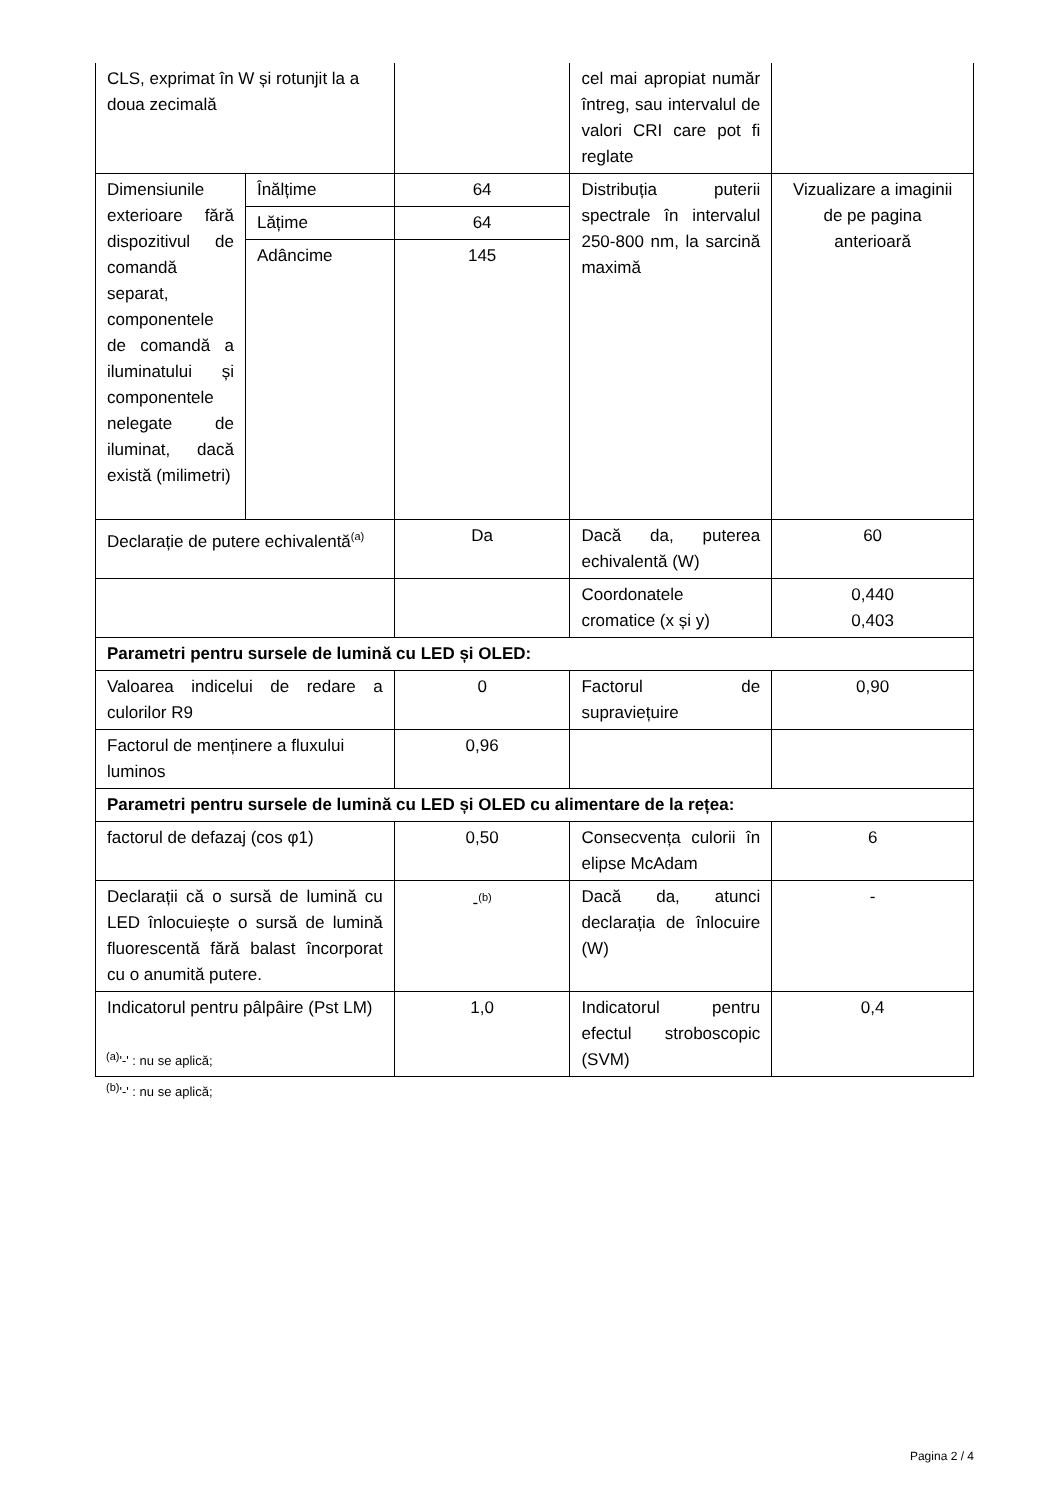| CLS, exprimat în W și rotunjit la a doua zecimală | | | cel mai apropiat număr întreg, sau intervalul de valori CRI care pot fi reglate | |
| Dimensiunile exterioare fără dispozitivul de comandă separat, componentele de comandă a iluminatului și componentele nelegate de iluminat, dacă există (milimetri) | Înălțime | 64 | Distribuția puterii spectrale în intervalul 250-800 nm, la sarcină maximă | Vizualizare a imaginii de pe pagina anterioară |
| | Lățime | 64 | | |
| | Adâncime | 145 | | |
| Declarație de putere echivalentă<sup>(a)</sup> | | Da | Dacă da, puterea echivalentă (W) | 60 |
| | | | Coordonatele cromatice (x și y) | 0,440 0,403 |
| Parametri pentru sursele de lumină cu LED și OLED: | | | | |
| Valoarea indicelui de redare a culorilor R9 | | 0 | Factorul de supraviețuire | 0,90 |
| Factorul de menținere a fluxului luminos | | 0,96 | | |
| Parametri pentru sursele de lumină cu LED și OLED cu alimentare de la rețea: | | | | |
| factorul de defazaj (cos φ1) | | 0,50 | Consecvența culorii în elipse McAdam | 6 |
| Declarații că o sursă de lumină cu LED înlocuiește o sursă de lumină fluorescentă fără balast încorporat cu o anumită putere. | | -<sup>(b)</sup> | Dacă da, atunci declarația de înlocuire (W) | - |
| Indicatorul pentru pâlpâire (Pst LM) | | 1,0 | Indicatorul pentru efectul stroboscopic (SVM) | 0,4 |
<sup>(a)</sup> '-' : nu se aplică;
<sup>(b)</sup> '-' : nu se aplică;
Pagina 2 / 4